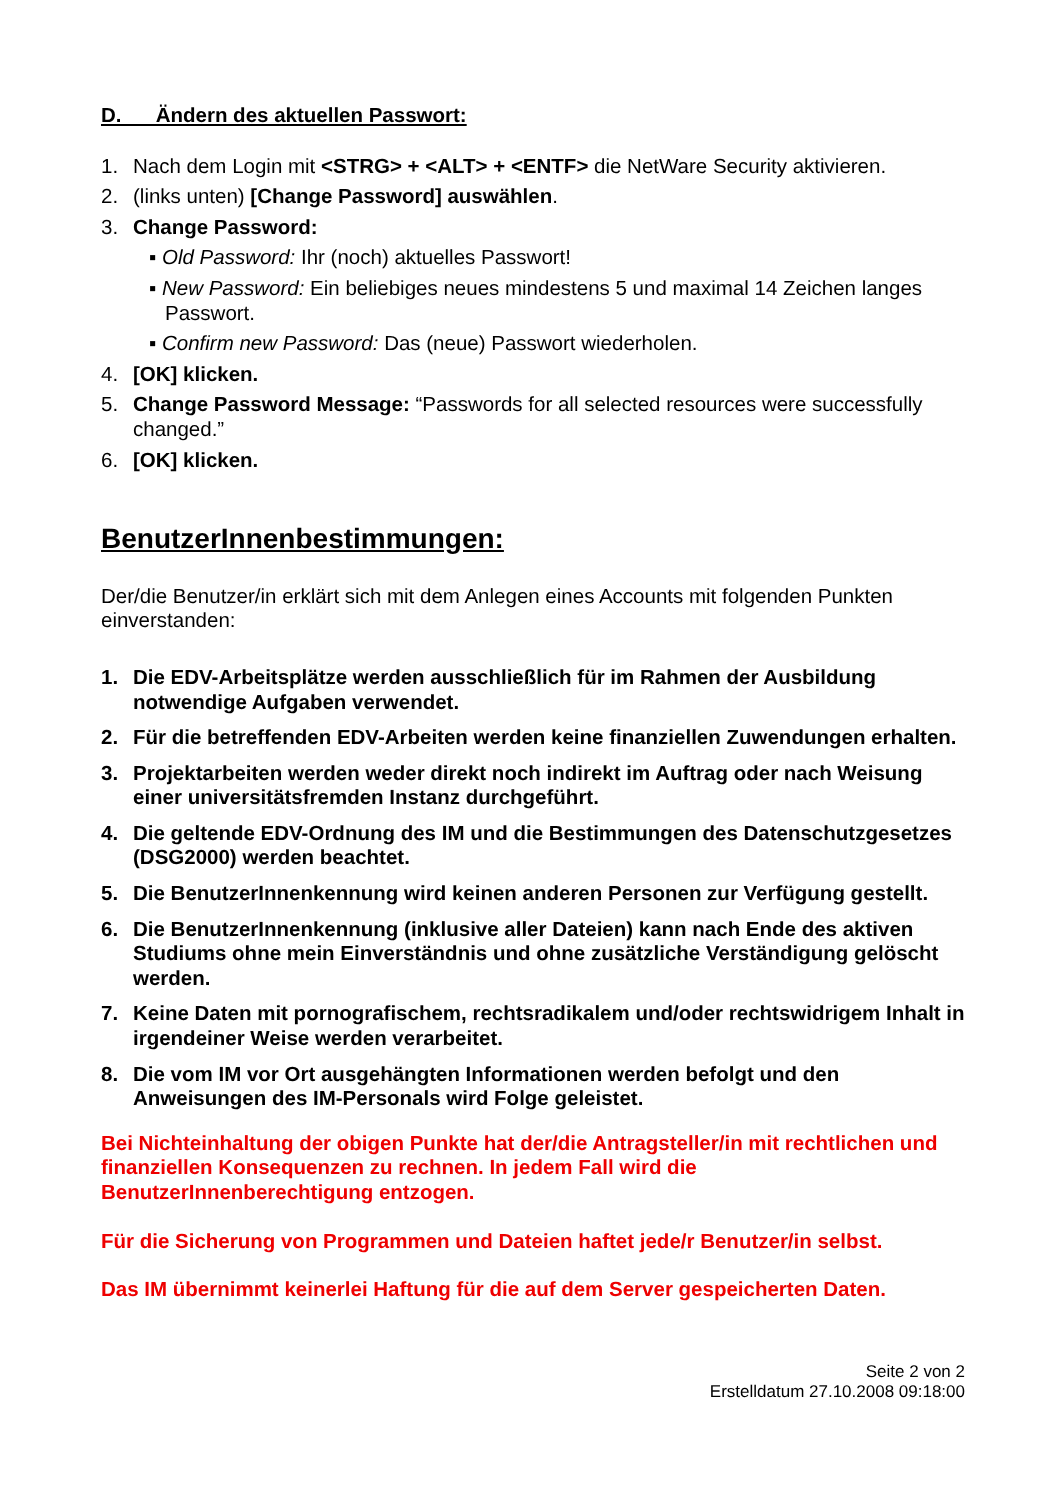D. Ändern des aktuellen Passwort:
1. Nach dem Login mit <STRG> + <ALT> + <ENTF> die NetWare Security aktivieren.
2. (links unten) [Change Password] auswählen.
3. Change Password:
▪ Old Password: Ihr (noch) aktuelles Passwort!
▪ New Password: Ein beliebiges neues mindestens 5 und maximal 14 Zeichen langes Passwort.
▪ Confirm new Password: Das (neue) Passwort wiederholen.
4. [OK] klicken.
5. Change Password Message: “Passwords for all selected resources were successfully changed.”
6. [OK] klicken.
BenutzerInnenbestimmungen:
Der/die Benutzer/in erklärt sich mit dem Anlegen eines Accounts mit folgenden Punkten einverstanden:
1. Die EDV-Arbeitsplätze werden ausschließlich für im Rahmen der Ausbildung notwendige Aufgaben verwendet.
2. Für die betreffenden EDV-Arbeiten werden keine finanziellen Zuwendungen erhalten.
3. Projektarbeiten werden weder direkt noch indirekt im Auftrag oder nach Weisung einer universitätsfremden Instanz durchgeführt.
4. Die geltende EDV-Ordnung des IM und die Bestimmungen des Datenschutzgesetzes (DSG2000) werden beachtet.
5. Die BenutzerInnenkennung wird keinen anderen Personen zur Verfügung gestellt.
6. Die BenutzerInnenkennung (inklusive aller Dateien) kann nach Ende des aktiven Studiums ohne mein Einverständnis und ohne zusätzliche Verständigung gelöscht werden.
7. Keine Daten mit pornografischem, rechtsradikalem und/oder rechtswidrigem Inhalt in irgendeiner Weise werden verarbeitet.
8. Die vom IM vor Ort ausgehängten Informationen werden befolgt und den Anweisungen des IM-Personals wird Folge geleistet.
Bei Nichteinhaltung der obigen Punkte hat der/die Antragsteller/in mit rechtlichen und finanziellen Konsequenzen zu rechnen. In jedem Fall wird die BenutzerInnenberechtigung entzogen.
Für die Sicherung von Programmen und Dateien haftet jede/r Benutzer/in selbst.
Das IM übernimmt keinerlei Haftung für die auf dem Server gespeicherten Daten.
Seite 2 von 2
Erstelldatum 27.10.2008 09:18:00